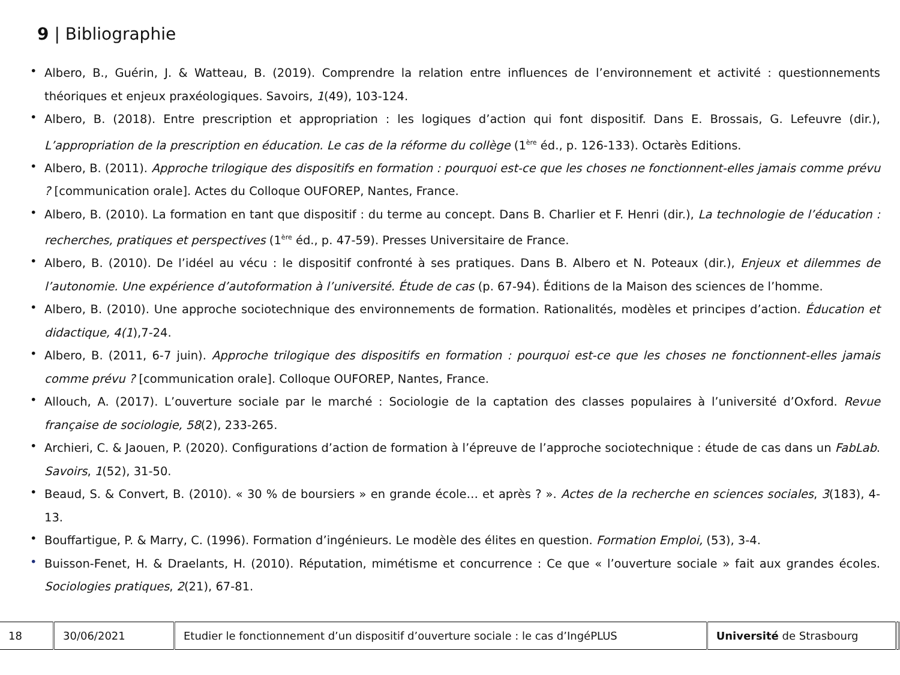9 | Bibliographie
• Albero, B., Guérin, J. & Watteau, B. (2019). Comprendre la relation entre influences de l’environnement et activité : questionnements théoriques et enjeux praxéologiques. Savoirs, 1(49), 103-124.
• Albero, B. (2018). Entre prescription et appropriation : les logiques d’action qui font dispositif. Dans E. Brossais, G. Lefeuvre (dir.), L’appropriation de la prescription en éducation. Le cas de la réforme du collège (1<sup>ère</sup> éd., p. 126-133). Octarès Editions.
• Albero, B. (2011). Approche trilogique des dispositifs en formation : pourquoi est-ce que les choses ne fonctionnent-elles jamais comme prévu ? [communication orale]. Actes du Colloque OUFOREP, Nantes, France.
• Albero, B. (2010). La formation en tant que dispositif : du terme au concept. Dans B. Charlier et F. Henri (dir.), La technologie de l’éducation : recherches, pratiques et perspectives (1<sup>ère</sup> éd., p. 47-59). Presses Universitaire de France.
• Albero, B. (2010). De l’idéel au vécu : le dispositif confronté à ses pratiques. Dans B. Albero et N. Poteaux (dir.), Enjeux et dilemmes de l’autonomie. Une expérience d’autoformation à l’université. Étude de cas (p. 67-94). Éditions de la Maison des sciences de l’homme.
• Albero, B. (2010). Une approche sociotechnique des environnements de formation. Rationalités, modèles et principes d’action. Éducation et didactique, 4(1),7-24.
• Albero, B. (2011, 6-7 juin). Approche trilogique des dispositifs en formation : pourquoi est-ce que les choses ne fonctionnent-elles jamais comme prévu ? [communication orale]. Colloque OUFOREP, Nantes, France.
• Allouch, A. (2017). L’ouverture sociale par le marché : Sociologie de la captation des classes populaires à l’université d’Oxford. Revue française de sociologie, 58(2), 233-265.
• Archieri, C. & Jaouen, P. (2020). Configurations d’action de formation à l’épreuve de l’approche sociotechnique : étude de cas dans un FabLab. Savoirs, 1(52), 31-50.
• Beaud, S. & Convert, B. (2010). « 30 % de boursiers » en grande école… et après ? ». Actes de la recherche en sciences sociales, 3(183), 4-13.
• Bouffartigue, P. & Marry, C. (1996). Formation d’ingénieurs. Le modèle des élites en question. Formation Emploi, (53), 3-4.
• Buisson-Fenet, H. & Draelants, H. (2010). Réputation, mimétisme et concurrence : Ce que « l’ouverture sociale » fait aux grandes écoles. Sociologies pratiques, 2(21), 67-81.
| 18 | 30/06/2021 | Etudier le fonctionnement d’un dispositif d’ouverture sociale : le cas d’IngéPLUS | Université de Strasbourg | |